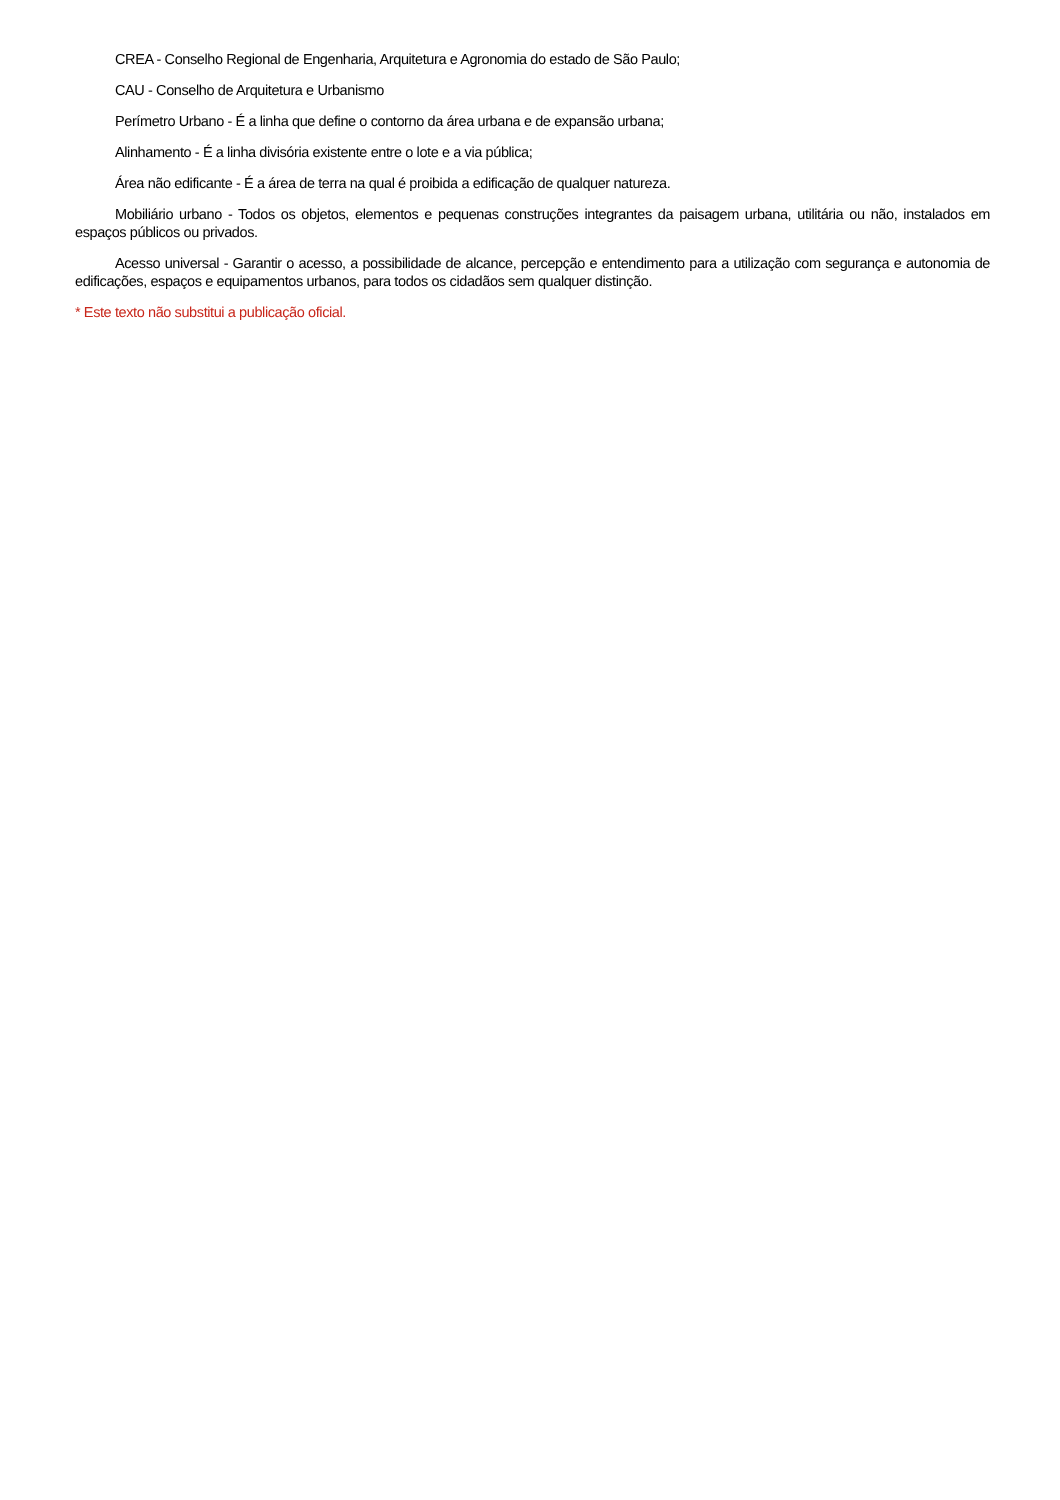CREA - Conselho Regional de Engenharia, Arquitetura e Agronomia do estado de São Paulo;
CAU - Conselho de Arquitetura e Urbanismo
Perímetro Urbano - É a linha que define o contorno da área urbana e de expansão urbana;
Alinhamento - É a linha divisória existente entre o lote e a via pública;
Área não edificante - É a área de terra na qual é proibida a edificação de qualquer natureza.
Mobiliário urbano - Todos os objetos, elementos e pequenas construções integrantes da paisagem urbana, utilitária ou não, instalados em espaços públicos ou privados.
Acesso universal - Garantir o acesso, a possibilidade de alcance, percepção e entendimento para a utilização com segurança e autonomia de edificações, espaços e equipamentos urbanos, para todos os cidadãos sem qualquer distinção.
* Este texto não substitui a publicação oficial.